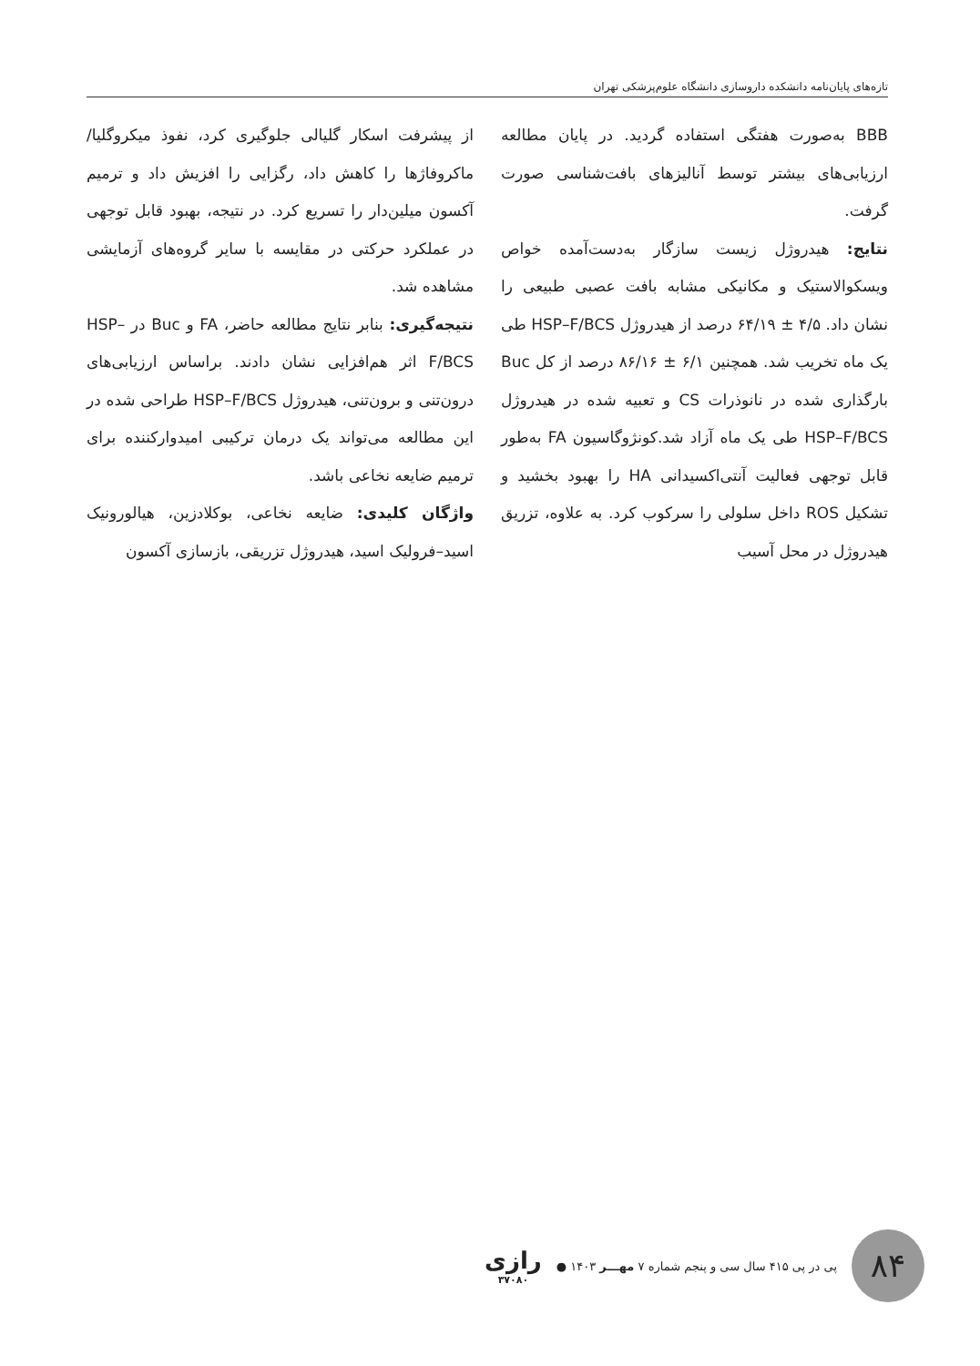تازه‌های پایان‌نامه دانشکده داروسازی دانشگاه علوم‌پزشکی تهران
BBB به‌صورت هفتگی استفاده گردید. در پایان مطالعه ارزیابی‌های بیشتر توسط آنالیزهای بافت‌شناسی صورت گرفت.
نتایج: هیدروژل زیست سازگار به‌دست‌آمده خواص ویسکوالاستیک و مکانیکی مشابه بافت عصبی طبیعی را نشان داد. ۴/۵ ± ۶۴/۱۹ درصد از هیدروژل HSP–F/BCS طی یک ماه تخریب شد. همچنین ۶/۱ ± ۸۶/۱۶ درصد از کل Buc بارگذاری شده در نانوذرات CS و تعبیه شده در هیدروژل HSP–F/BCS طی یک ماه آزاد شد.کونژوگاسیون FA به‌طور قابل توجهی فعالیت آنتی‌اکسیدانی HA را بهبود بخشید و تشکیل ROS داخل سلولی را سرکوب کرد. به علاوه، تزریق هیدروژل در محل آسیب
از پیشرفت اسکار گلیالی جلوگیری کرد، نفوذ میکروگلیا/ماکروفاژها را کاهش داد، رگزایی را افزیش داد و ترمیم آکسون میلین‌دار را تسریع کرد. در نتیجه، بهبود قابل توجهی در عملکرد حرکتی در مقایسه با سایر گروه‌های آزمایشی مشاهده شد.
نتیجه‌گیری: بنابر نتایج مطالعه حاضر، FA و Buc در HSP–F/BCS اثر هم‌افزایی نشان دادند. براساس ارزیابی‌های درون‌تنی و برون‌تنی، هیدروژل HSP–F/BCS طراحی شده در این مطالعه می‌تواند یک درمان ترکیبی امیدوارکننده برای ترمیم ضایعه نخاعی باشد.
واژگان کلیدی: ضایعه نخاعی، بوکلادزین، هیالورونیک اسید–فرولیک اسید، هیدروژل تزریقی، بازسازی آکسون
۸۴
پی در پی ۴۱۵ سال سی و پنجم شماره ۷ مهـــر ۱۴۰۳ ●
رازی
۳۷۰۸۰